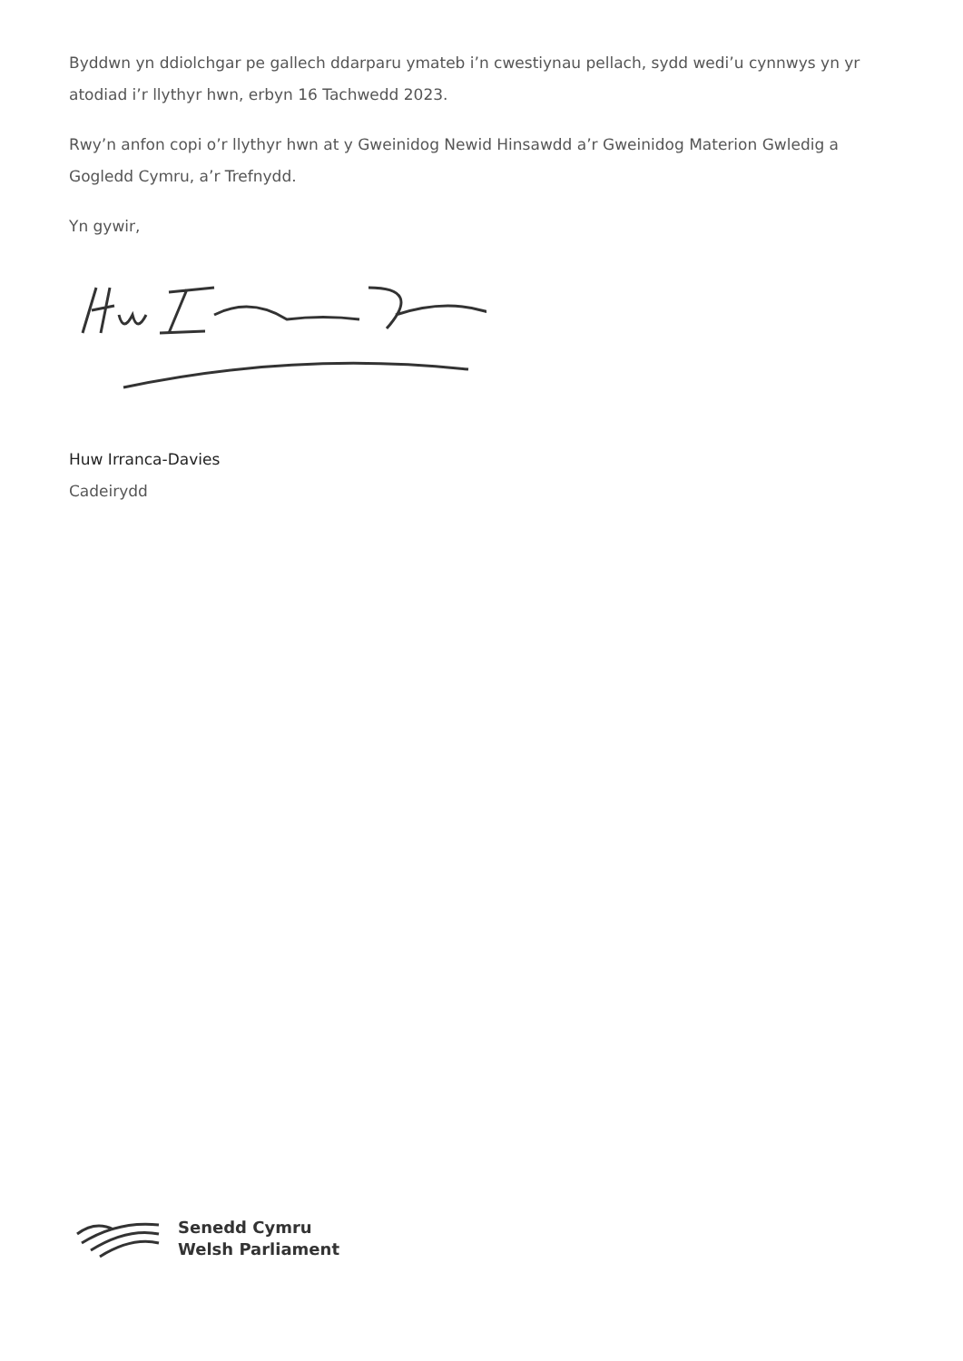Byddwn yn ddiolchgar pe gallech ddarparu ymateb i’n cwestiynau pellach, sydd wedi’u cynnwys yn yr atodiad i’r llythyr hwn, erbyn 16 Tachwedd 2023.
Rwy’n anfon copi o’r llythyr hwn at y Gweinidog Newid Hinsawdd a’r Gweinidog Materion Gwledig a Gogledd Cymru, a’r Trefnydd.
Yn gywir,
Huw Irranca-Davies
Cadeirydd
Senedd Cymru
Welsh Parliament